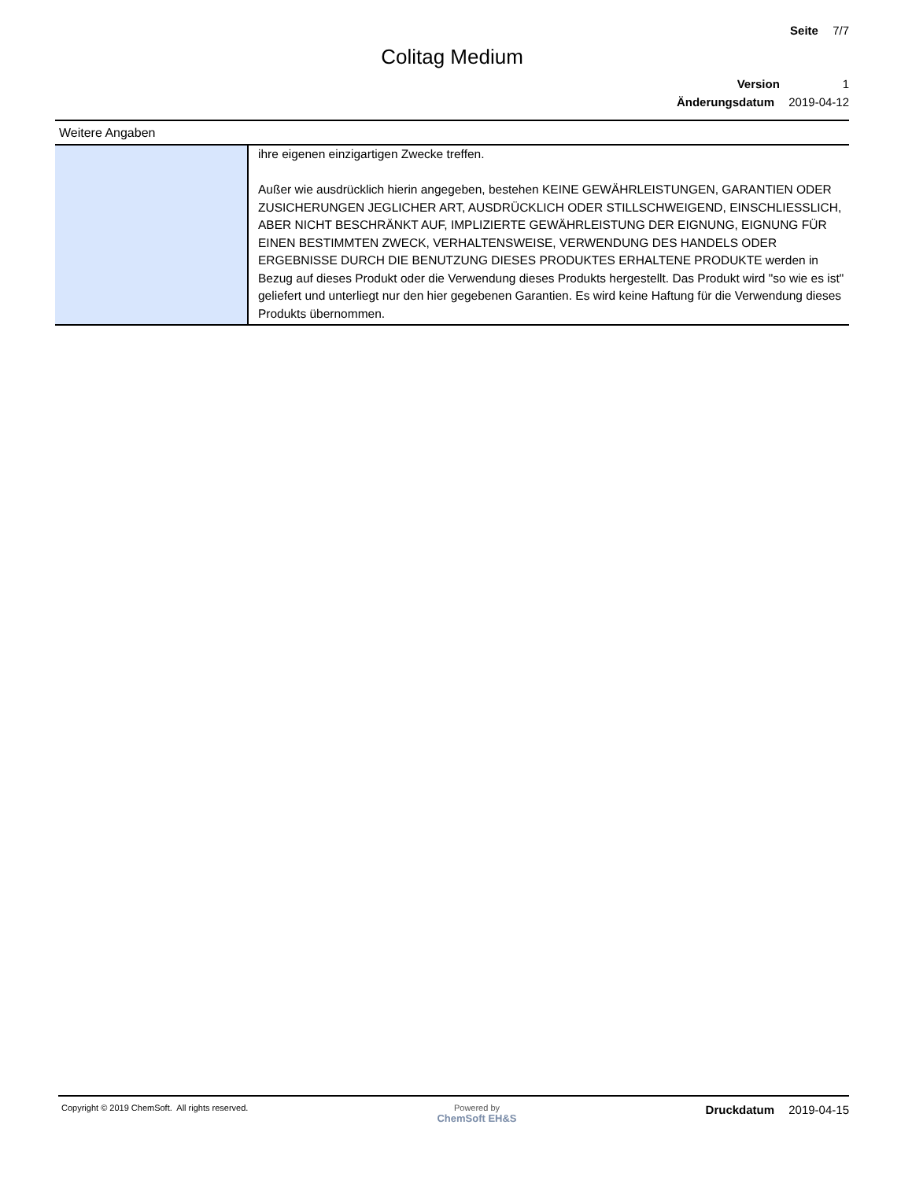Seite 7/7
Colitag Medium
Version 1
Änderungsdatum 2019-04-12
Weitere Angaben
| | ihre eigenen einzigartigen Zwecke treffen. Außer wie ausdrücklich hierin angegeben, bestehen KEINE GEWÄHRLEISTUNGEN, GARANTIEN ODER ZUSICHERUNGEN JEGLICHER ART, AUSDRÜCKLICH ODER STILLSCHWEIGEND, EINSCHLIESSLICH, ABER NICHT BESCHRÄNKT AUF, IMPLIZIERTE GEWÄHRLEISTUNG DER EIGNUNG, EIGNUNG FÜR EINEN BESTIMMTEN ZWECK, VERHALTENSWEISE, VERWENDUNG DES HANDELS ODER ERGEBNISSE DURCH DIE BENUTZUNG DIESES PRODUKTES ERHALTENE PRODUKTE werden in Bezug auf dieses Produkt oder die Verwendung dieses Produkts hergestellt. Das Produkt wird "so wie es ist" geliefert und unterliegt nur den hier gegebenen Garantien. Es wird keine Haftung für die Verwendung dieses Produkts übernommen. |
Copyright © 2019 ChemSoft. All rights reserved.
Powered by
ChemSoft EH&S
Druckdatum 2019-04-15